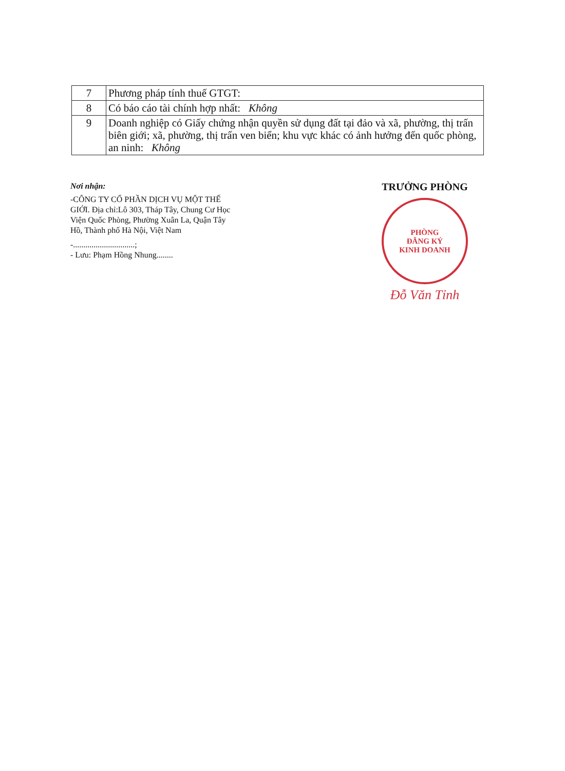| 7 | Phương pháp tính thuế GTGT: |
| 8 | Có báo cáo tài chính hợp nhất: Không |
| 9 | Doanh nghiệp có Giấy chứng nhận quyền sử dụng đất tại đảo và xã, phường, thị trấn biên giới; xã, phường, thị trấn ven biển; khu vực khác có ảnh hưởng đến quốc phòng, an ninh: Không |
Nơi nhận:
-CÔNG TY CỔ PHẦN DỊCH VỤ MỘT THẾ GIỚI. Địa chỉ:Lô 303, Tháp Tây, Chung Cư Học Viện Quốc Phòng, Phường Xuân La, Quận Tây Hồ, Thành phố Hà Nội, Việt Nam
-..............................;
- Lưu: Phạm Hồng Nhung........
TRƯỞNG PHÒNG
PHÒNG
ĐĂNG KÝ
KINH DOANH
Đỗ Văn Tỉnh